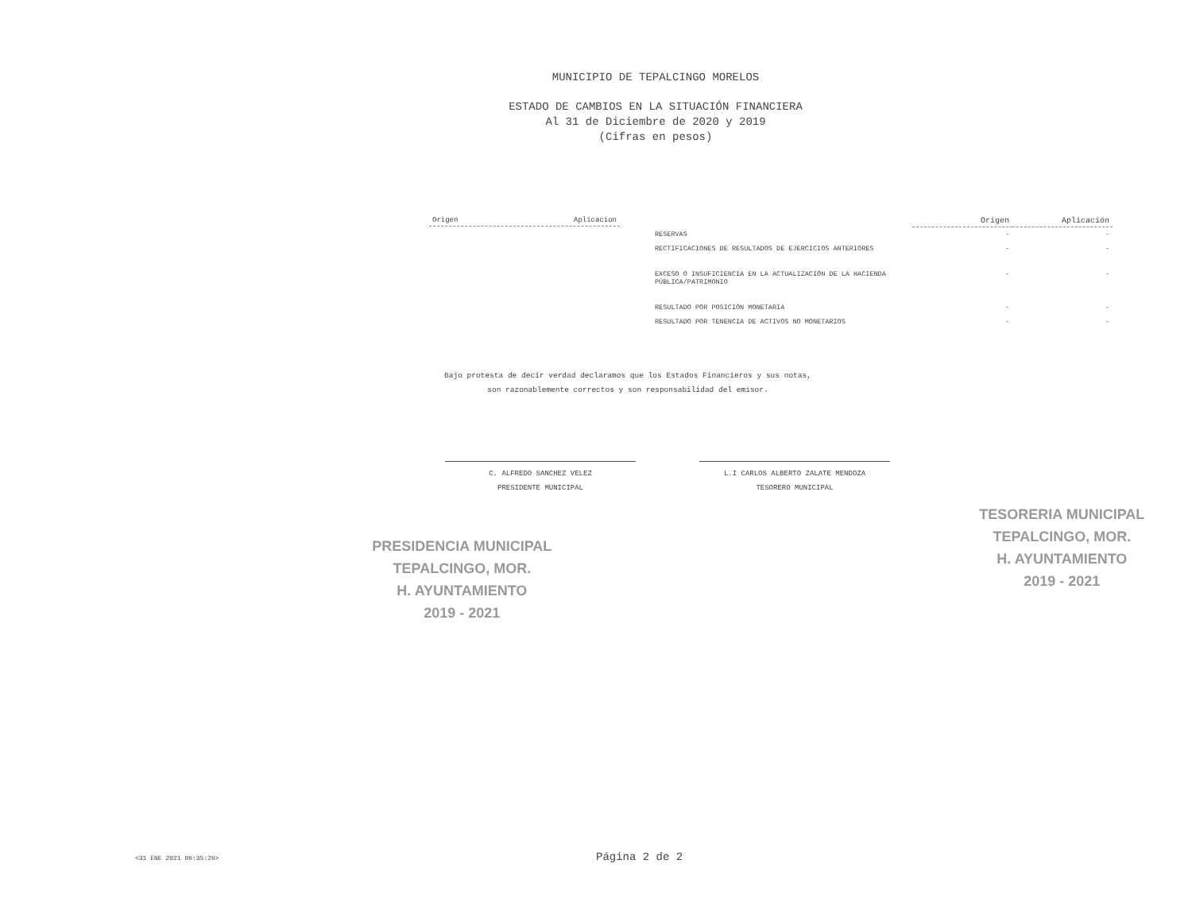MUNICIPIO DE TEPALCINGO MORELOS
ESTADO DE CAMBIOS EN LA SITUACIÓN FINANCIERA
Al 31 de Diciembre de 2020 y 2019
(Cifras en pesos)
Origen Aplicacion
| | Origen | Aplicación |
| --- | --- | --- |
| RESERVAS | - | - |
| RECTIFICACIONES DE RESULTADOS DE EJERCICIOS ANTERIORES | - | - |
| EXCESO O INSUFICIENCIA EN LA ACTUALIZACIÓN DE LA HACIENDA PÚBLICA/PATRIMONIO | - | - |
| RESULTADO POR POSICIÓN MONETARIA | - | - |
| RESULTADO POR TENENCIA DE ACTIVOS NO MONETARIOS | - | - |
Bajo protesta de decir verdad declaramos que los Estados Financieros y sus notas,
son razonablemente correctos y son responsabilidad del emisor.
C. ALFREDO SANCHEZ VELEZ
PRESIDENTE MUNICIPAL
L.I CARLOS ALBERTO ZALATE MENDOZA
TESORERO MUNICIPAL
PRESIDENCIA MUNICIPAL TEPALCINGO, MOR.
H. AYUNTAMIENTO
2019 - 2021
TESORERIA MUNICIPAL TEPALCINGO, MOR.
H. AYUNTAMIENTO
2019 - 2021
<31 ENE 2021 09:35:29> Página 2 de 2